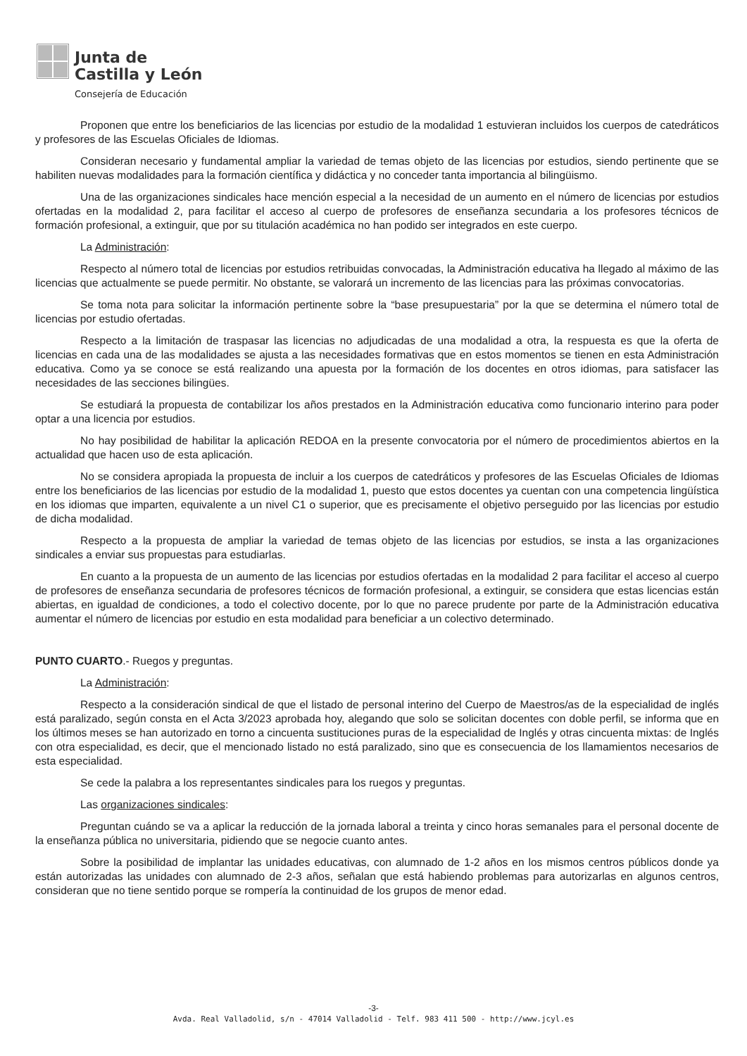Junta de
Castilla y León
Consejería de Educación
Proponen que entre los beneficiarios de las licencias por estudio de la modalidad 1 estuvieran incluidos los cuerpos de catedráticos y profesores de las Escuelas Oficiales de Idiomas.
Consideran necesario y fundamental ampliar la variedad de temas objeto de las licencias por estudios, siendo pertinente que se habiliten nuevas modalidades para la formación científica y didáctica y no conceder tanta importancia al bilingüismo.
Una de las organizaciones sindicales hace mención especial a la necesidad de un aumento en el número de licencias por estudios ofertadas en la modalidad 2, para facilitar el acceso al cuerpo de profesores de enseñanza secundaria a los profesores técnicos de formación profesional, a extinguir, que por su titulación académica no han podido ser integrados en este cuerpo.
La Administración:
Respecto al número total de licencias por estudios retribuidas convocadas, la Administración educativa ha llegado al máximo de las licencias que actualmente se puede permitir. No obstante, se valorará un incremento de las licencias para las próximas convocatorias.
Se toma nota para solicitar la información pertinente sobre la “base presupuestaria” por la que se determina el número total de licencias por estudio ofertadas.
Respecto a la limitación de traspasar las licencias no adjudicadas de una modalidad a otra, la respuesta es que la oferta de licencias en cada una de las modalidades se ajusta a las necesidades formativas que en estos momentos se tienen en esta Administración educativa. Como ya se conoce se está realizando una apuesta por la formación de los docentes en otros idiomas, para satisfacer las necesidades de las secciones bilingües.
Se estudiará la propuesta de contabilizar los años prestados en la Administración educativa como funcionario interino para poder optar a una licencia por estudios.
No hay posibilidad de habilitar la aplicación REDOA en la presente convocatoria por el número de procedimientos abiertos en la actualidad que hacen uso de esta aplicación.
No se considera apropiada la propuesta de incluir a los cuerpos de catedráticos y profesores de las Escuelas Oficiales de Idiomas entre los beneficiarios de las licencias por estudio de la modalidad 1, puesto que estos docentes ya cuentan con una competencia lingüística en los idiomas que imparten, equivalente a un nivel C1 o superior, que es precisamente el objetivo perseguido por las licencias por estudio de dicha modalidad.
Respecto a la propuesta de ampliar la variedad de temas objeto de las licencias por estudios, se insta a las organizaciones sindicales a enviar sus propuestas para estudiarlas.
En cuanto a la propuesta de un aumento de las licencias por estudios ofertadas en la modalidad 2 para facilitar el acceso al cuerpo de profesores de enseñanza secundaria de profesores técnicos de formación profesional, a extinguir, se considera que estas licencias están abiertas, en igualdad de condiciones, a todo el colectivo docente, por lo que no parece prudente por parte de la Administración educativa aumentar el número de licencias por estudio en esta modalidad para beneficiar a un colectivo determinado.
PUNTO CUARTO.- Ruegos y preguntas.
La Administración:
Respecto a la consideración sindical de que el listado de personal interino del Cuerpo de Maestros/as de la especialidad de inglés está paralizado, según consta en el Acta 3/2023 aprobada hoy, alegando que solo se solicitan docentes con doble perfil, se informa que en los últimos meses se han autorizado en torno a cincuenta sustituciones puras de la especialidad de Inglés y otras cincuenta mixtas: de Inglés con otra especialidad, es decir, que el mencionado listado no está paralizado, sino que es consecuencia de los llamamientos necesarios de esta especialidad.
Se cede la palabra a los representantes sindicales para los ruegos y preguntas.
Las organizaciones sindicales:
Preguntan cuándo se va a aplicar la reducción de la jornada laboral a treinta y cinco horas semanales para el personal docente de la enseñanza pública no universitaria, pidiendo que se negocie cuanto antes.
Sobre la posibilidad de implantar las unidades educativas, con alumnado de 1-2 años en los mismos centros públicos donde ya están autorizadas las unidades con alumnado de 2-3 años, señalan que está habiendo problemas para autorizarlas en algunos centros, consideran que no tiene sentido porque se rompería la continuidad de los grupos de menor edad.
-3-
Avda. Real Valladolid, s/n - 47014 Valladolid - Telf. 983 411 500 - http://www.jcyl.es